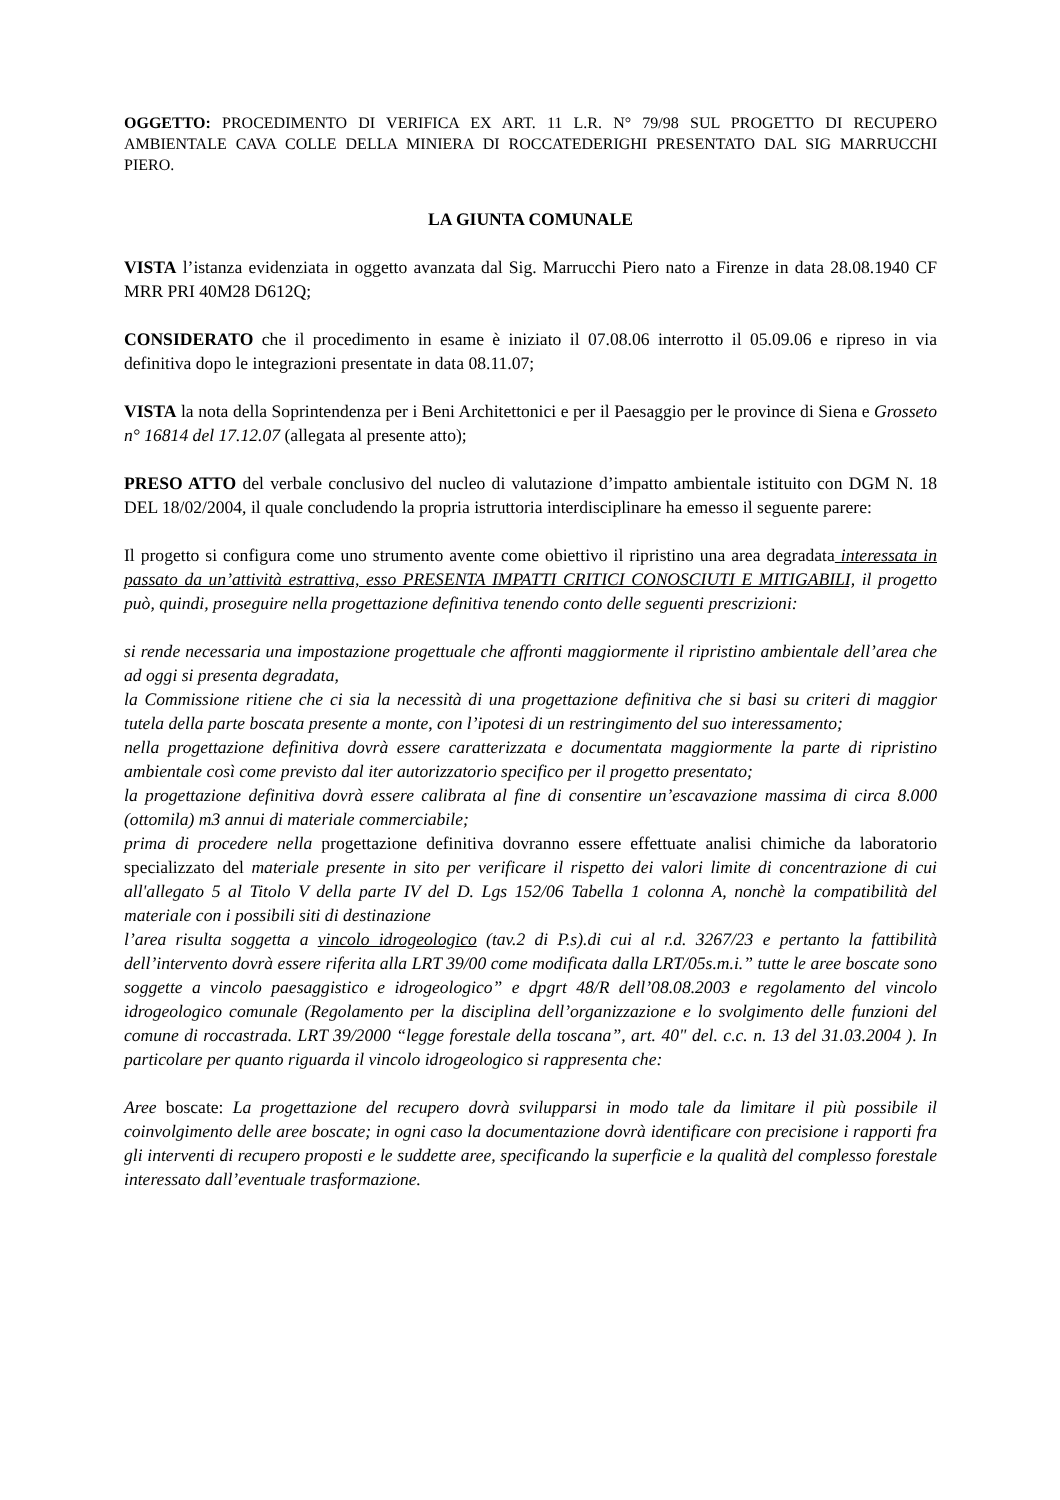OGGETTO: PROCEDIMENTO DI VERIFICA EX ART. 11 L.R. N° 79/98 SUL PROGETTO DI RECUPERO AMBIENTALE CAVA COLLE DELLA MINIERA DI ROCCATEDERIGHI PRESENTATO DAL SIG MARRUCCHI PIERO.
LA GIUNTA COMUNALE
VISTA l’istanza evidenziata in oggetto avanzata dal Sig. Marrucchi Piero nato a Firenze in data 28.08.1940 CF MRR PRI 40M28 D612Q;
CONSIDERATO che il procedimento in esame è iniziato il 07.08.06 interrotto il 05.09.06 e ripreso in via definitiva dopo le integrazioni presentate in data 08.11.07;
VISTA la nota della Soprintendenza per i Beni Architettonici e per il Paesaggio per le province di Siena e Grosseto n° 16814 del 17.12.07 (allegata al presente atto);
PRESO ATTO del verbale conclusivo del nucleo di valutazione d’impatto ambientale istituito con DGM N. 18 DEL 18/02/2004, il quale concludendo la propria istruttoria interdisciplinare ha emesso il seguente parere:
Il progetto si configura come uno strumento avente come obiettivo il ripristino una area degradata interessata in passato da un’attività estrattiva, esso PRESENTA IMPATTI CRITICI CONOSCIUTI E MITIGABILI, il progetto può, quindi, proseguire nella progettazione definitiva tenendo conto delle seguenti prescrizioni:
si rende necessaria una impostazione progettuale che affronti maggiormente il ripristino ambientale dell’area che ad oggi si presenta degradata,
la Commissione ritiene che ci sia la necessità di una progettazione definitiva che si basi su criteri di maggior tutela della parte boscata presente a monte, con l’ipotesi di un restringimento del suo interessamento;
nella progettazione definitiva dovrà essere caratterizzata e documentata maggiormente la parte di ripristino ambientale così come previsto dal iter autorizzatorio specifico per il progetto presentato;
la progettazione definitiva dovrà essere calibrata al fine di consentire un’escavazione massima di circa 8.000 (ottomila) m3 annui di materiale commerciabile;
prima di procedere nella progettazione definitiva dovranno essere effettuate analisi chimiche da laboratorio specializzato del materiale presente in sito per verificare il rispetto dei valori limite di concentrazione di cui all'allegato 5 al Titolo V della parte IV del D. Lgs 152/06 Tabella 1 colonna A, nonchè la compatibilità del materiale con i possibili siti di destinazione
l’area risulta soggetta a vincolo idrogeologico (tav.2 di P.s).di cui al r.d. 3267/23 e pertanto la fattibilità dell’intervento dovrà essere riferita alla LRT 39/00 come modificata dalla LRT/05s.m.i.” tutte le aree boscate sono soggette a vincolo paesaggistico e idrogeologico” e dpgrt 48/R dell’08.08.2003 e regolamento del vincolo idrogeologico comunale (Regolamento per la disciplina dell’organizzazione e lo svolgimento delle funzioni del comune di roccastrada. LRT 39/2000 “legge forestale della toscana”, art. 40" del. c.c. n. 13 del 31.03.2004 ). In particolare per quanto riguarda il vincolo idrogeologico si rappresenta che:
Aree boscate: La progettazione del recupero dovrà svilupparsi in modo tale da limitare il più possibile il coinvolgimento delle aree boscate; in ogni caso la documentazione dovrà identificare con precisione i rapporti fra gli interventi di recupero proposti e le suddette aree, specificando la superficie e la qualità del complesso forestale interessato dall’eventuale trasformazione.